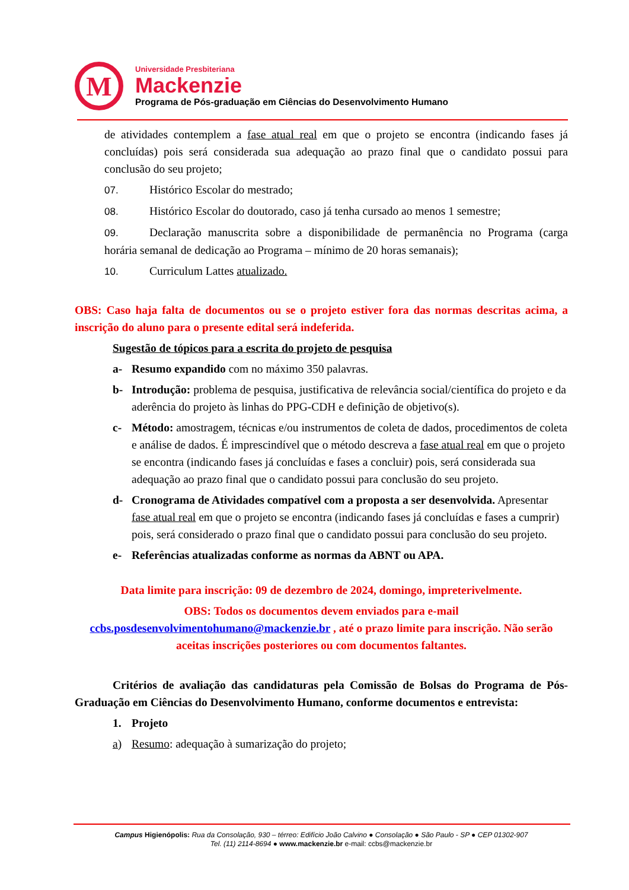M
Universidade Presbiteriana
Mackenzie
Programa de Pós-graduação em Ciências do Desenvolvimento Humano
de atividades contemplem a fase atual real em que o projeto se encontra (indicando fases já concluídas) pois será considerada sua adequação ao prazo final que o candidato possui para conclusão do seu projeto;
07. Histórico Escolar do mestrado;
08. Histórico Escolar do doutorado, caso já tenha cursado ao menos 1 semestre;
09. Declaração manuscrita sobre a disponibilidade de permanência no Programa (carga horária semanal de dedicação ao Programa – mínimo de 20 horas semanais);
10. Curriculum Lattes atualizado.
OBS: Caso haja falta de documentos ou se o projeto estiver fora das normas descritas acima, a inscrição do aluno para o presente edital será indeferida.
Sugestão de tópicos para a escrita do projeto de pesquisa
a- Resumo expandido com no máximo 350 palavras.
b- Introdução: problema de pesquisa, justificativa de relevância social/científica do projeto e da aderência do projeto às linhas do PPG-CDH e definição de objetivo(s).
c- Método: amostragem, técnicas e/ou instrumentos de coleta de dados, procedimentos de coleta e análise de dados. É imprescindível que o método descreva a fase atual real em que o projeto se encontra (indicando fases já concluídas e fases a concluir) pois, será considerada sua adequação ao prazo final que o candidato possui para conclusão do seu projeto.
d- Cronograma de Atividades compatível com a proposta a ser desenvolvida. Apresentar fase atual real em que o projeto se encontra (indicando fases já concluídas e fases a cumprir) pois, será considerado o prazo final que o candidato possui para conclusão do seu projeto.
e- Referências atualizadas conforme as normas da ABNT ou APA.
Data limite para inscrição: 09 de dezembro de 2024, domingo, impreterivelmente.
OBS: Todos os documentos devem enviados para e-mail ccbs.posdesenvolvimentohumano@mackenzie.br , até o prazo limite para inscrição. Não serão aceitas inscrições posteriores ou com documentos faltantes.
Critérios de avaliação das candidaturas pela Comissão de Bolsas do Programa de Pós-Graduação em Ciências do Desenvolvimento Humano, conforme documentos e entrevista:
1. Projeto
a) Resumo: adequação à sumarização do projeto;
Campus Higienópolis: Rua da Consolação, 930 – térreo: Edifício João Calvino ● Consolação ● São Paulo - SP ● CEP 01302-907
Tel. (11) 2114-8694 ● www.mackenzie.br e-mail: ccbs@mackenzie.br